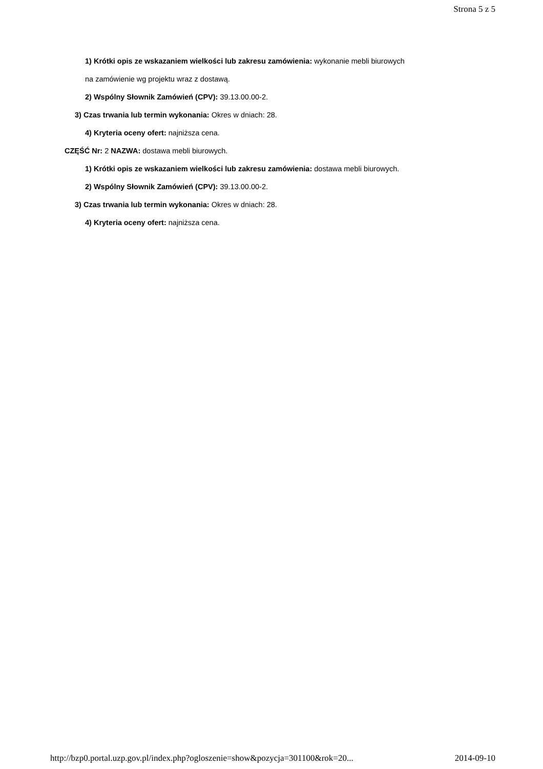Strona 5 z 5
1) Krótki opis ze wskazaniem wielkości lub zakresu zamówienia: wykonanie mebli biurowych
na zamówienie wg projektu wraz z dostawą.
2) Wspólny Słownik Zamówień (CPV): 39.13.00.00-2.
3) Czas trwania lub termin wykonania: Okres w dniach: 28.
4) Kryteria oceny ofert: najniższa cena.
CZĘŚĆ Nr: 2 NAZWA: dostawa mebli biurowych.
1) Krótki opis ze wskazaniem wielkości lub zakresu zamówienia: dostawa mebli biurowych.
2) Wspólny Słownik Zamówień (CPV): 39.13.00.00-2.
3) Czas trwania lub termin wykonania: Okres w dniach: 28.
4) Kryteria oceny ofert: najniższa cena.
http://bzp0.portal.uzp.gov.pl/index.php?ogloszenie=show&pozycja=301100&rok=20... 2014-09-10